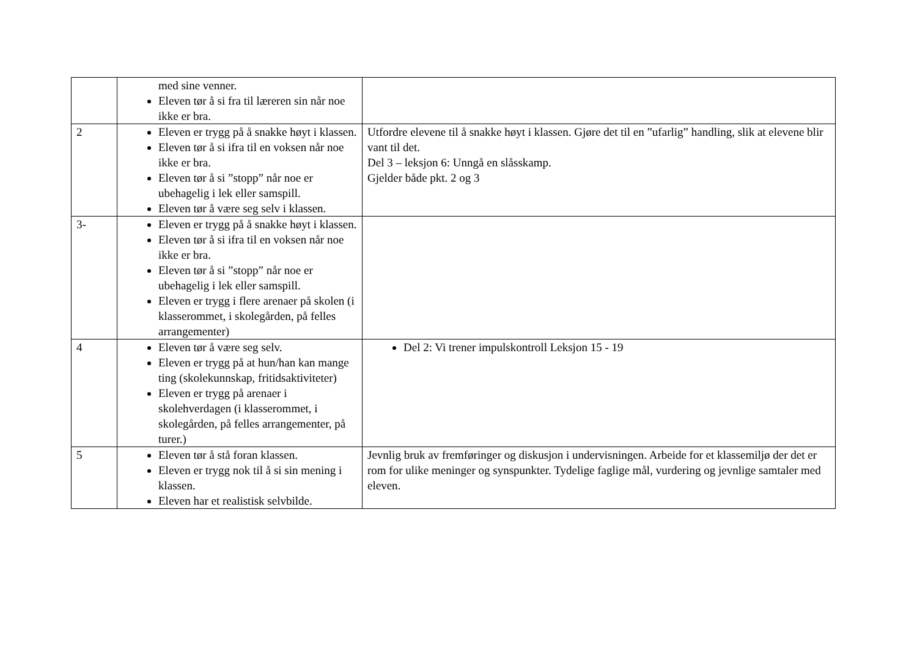| | med sine venner. Eleven tør å si fra til læreren sin når noe ikke er bra. | |
| 2 | Eleven er trygg på å snakke høyt i klassen. Eleven tør å si ifra til en voksen når noe ikke er bra. Eleven tør å si ”stopp” når noe er ubehagelig i lek eller samspill. Eleven tør å være seg selv i klassen. | Utfordre elevene til å snakke høyt i klassen. Gjøre det til en ”ufarlig” handling, slik at elevene blir vant til det. Del 3 – leksjon 6: Unngå en slåsskamp. Gjelder både pkt. 2 og 3 |
| 3- | Eleven er trygg på å snakke høyt i klassen. Eleven tør å si ifra til en voksen når noe ikke er bra. Eleven tør å si ”stopp” når noe er ubehagelig i lek eller samspill. Eleven er trygg i flere arenaer på skolen (i klasserommet, i skolegården, på felles arrangementer) | |
| 4 | Eleven tør å være seg selv. Eleven er trygg på at hun/han kan mange ting (skolekunnskap, fritidsaktiviteter) Eleven er trygg på arenaer i skolehverdagen (i klasserommet, i skolegården, på felles arrangementer, på turer.) | Del 2: Vi trener impulskontroll Leksjon 15 - 19 |
| 5 | Eleven tør å stå foran klassen. Eleven er trygg nok til å si sin mening i klassen. Eleven har et realistisk selvbilde. | Jevnlig bruk av fremføringer og diskusjon i undervisningen. Arbeide for et klassemiljø der det er rom for ulike meninger og synspunkter. Tydelige faglige mål, vurdering og jevnlige samtaler med eleven. |